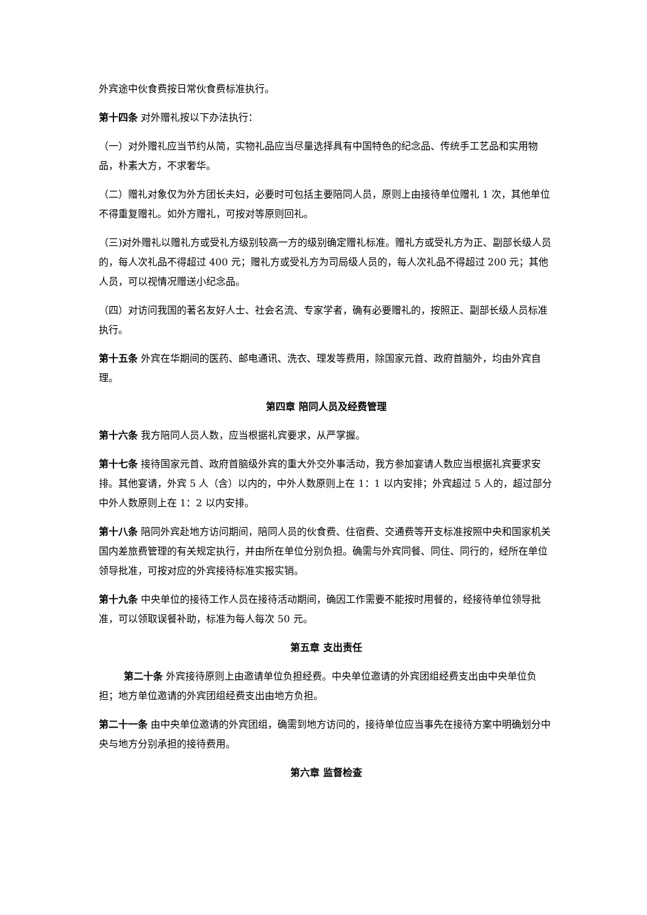外宾途中伙食费按日常伙食费标准执行。
第十四条 对外赠礼按以下办法执行：
（一）对外赠礼应当节约从简，实物礼品应当尽量选择具有中国特色的纪念品、传统手工艺品和实用物品，朴素大方，不求奢华。
（二）赠礼对象仅为外方团长夫妇，必要时可包括主要陪同人员，原则上由接待单位赠礼 1 次，其他单位不得重复赠礼。如外方赠礼，可按对等原则回礼。
（三)对外赠礼以赠礼方或受礼方级别较高一方的级别确定赠礼标准。赠礼方或受礼方为正、副部长级人员的，每人次礼品不得超过 400 元；赠礼方或受礼方为司局级人员的，每人次礼品不得超过 200 元；其他人员，可以视情况赠送小纪念品。
（四）对访问我国的著名友好人士、社会名流、专家学者，确有必要赠礼的，按照正、副部长级人员标准执行。
第十五条 外宾在华期间的医药、邮电通讯、洗衣、理发等费用，除国家元首、政府首脑外，均由外宾自理。
第四章 陪同人员及经费管理
第十六条 我方陪同人员人数，应当根据礼宾要求，从严掌握。
第十七条 接待国家元首、政府首脑级外宾的重大外交外事活动，我方参加宴请人数应当根据礼宾要求安排。其他宴请，外宾 5 人（含）以内的，中外人数原则上在 1：1 以内安排；外宾超过 5 人的，超过部分中外人数原则上在 1：2 以内安排。
第十八条 陪同外宾赴地方访问期间，陪同人员的伙食费、住宿费、交通费等开支标准按照中央和国家机关国内差旅费管理的有关规定执行，并由所在单位分别负担。确需与外宾同餐、同住、同行的，经所在单位领导批准，可按对应的外宾接待标准实报实销。
第十九条 中央单位的接待工作人员在接待活动期间，确因工作需要不能按时用餐的，经接待单位领导批准，可以领取误餐补助，标准为每人每次 50 元。
第五章 支出责任
第二十条 外宾接待原则上由邀请单位负担经费。中央单位邀请的外宾团组经费支出由中央单位负担；地方单位邀请的外宾团组经费支出由地方负担。
第二十一条 由中央单位邀请的外宾团组，确需到地方访问的，接待单位应当事先在接待方案中明确划分中央与地方分别承担的接待费用。
第六章 监督检查